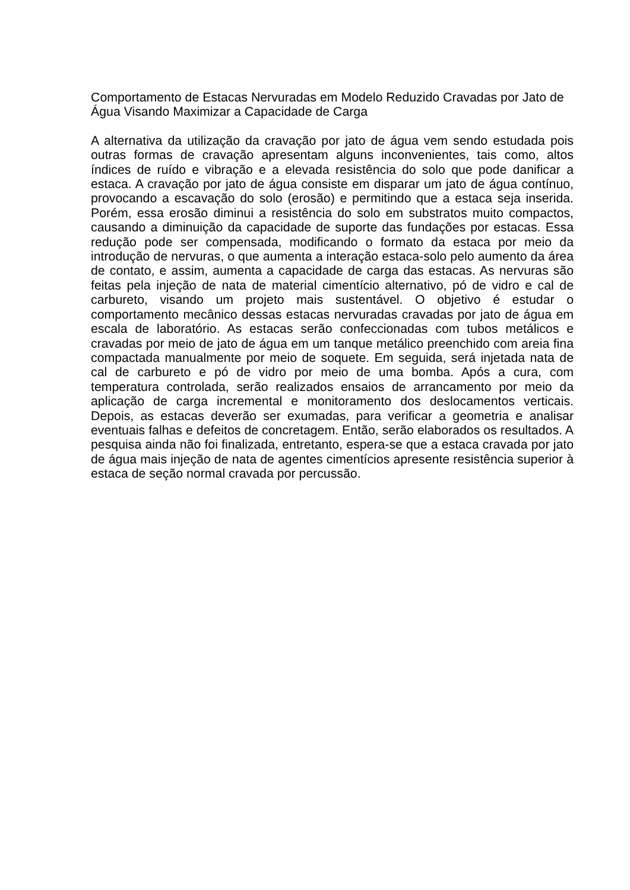Comportamento de Estacas Nervuradas em Modelo Reduzido Cravadas por Jato de Água Visando Maximizar a Capacidade de Carga
A alternativa da utilização da cravação por jato de água vem sendo estudada pois outras formas de cravação apresentam alguns inconvenientes, tais como, altos índices de ruído e vibração e a elevada resistência do solo que pode danificar a estaca. A cravação por jato de água consiste em disparar um jato de água contínuo, provocando a escavação do solo (erosão) e permitindo que a estaca seja inserida. Porém, essa erosão diminui a resistência do solo em substratos muito compactos, causando a diminuição da capacidade de suporte das fundações por estacas. Essa redução pode ser compensada, modificando o formato da estaca por meio da introdução de nervuras, o que aumenta a interação estaca-solo pelo aumento da área de contato, e assim, aumenta a capacidade de carga das estacas. As nervuras são feitas pela injeção de nata de material cimentício alternativo, pó de vidro e cal de carbureto, visando um projeto mais sustentável. O objetivo é estudar o comportamento mecânico dessas estacas nervuradas cravadas por jato de água em escala de laboratório. As estacas serão confeccionadas com tubos metálicos e cravadas por meio de jato de água em um tanque metálico preenchido com areia fina compactada manualmente por meio de soquete. Em seguida, será injetada nata de cal de carbureto e pó de vidro por meio de uma bomba. Após a cura, com temperatura controlada, serão realizados ensaios de arrancamento por meio da aplicação de carga incremental e monitoramento dos deslocamentos verticais. Depois, as estacas deverão ser exumadas, para verificar a geometria e analisar eventuais falhas e defeitos de concretagem. Então, serão elaborados os resultados. A pesquisa ainda não foi finalizada, entretanto, espera-se que a estaca cravada por jato de água mais injeção de nata de agentes cimentícios apresente resistência superior à estaca de seção normal cravada por percussão.